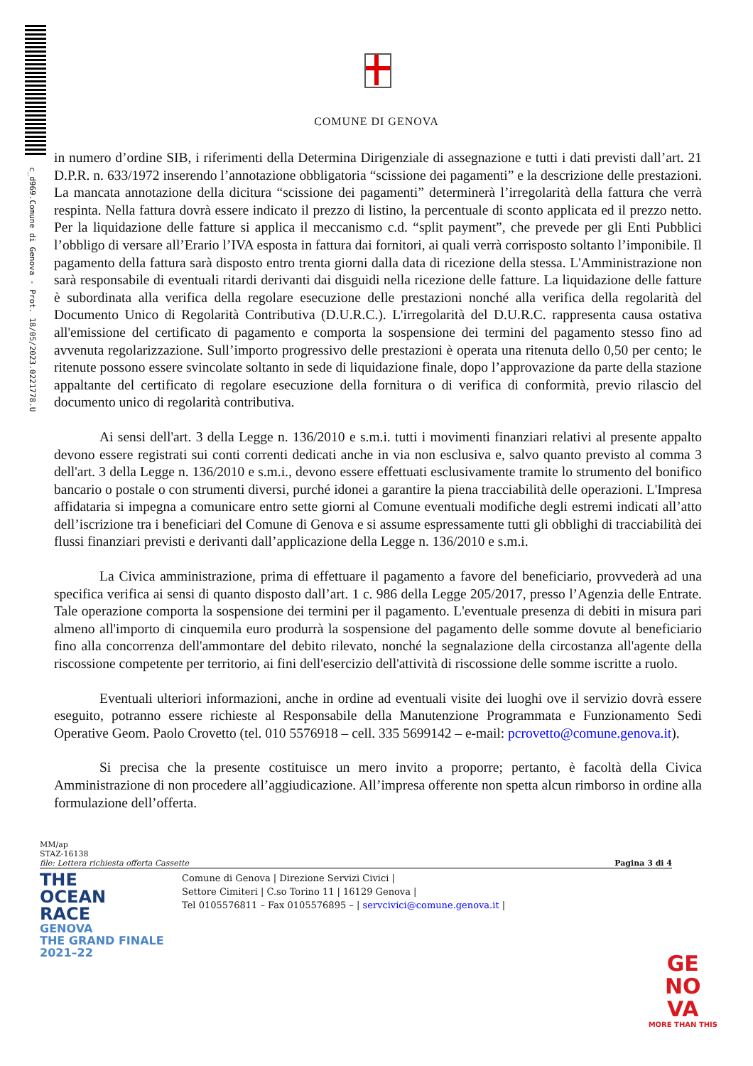c_d969.Comune di Genova - Prot. 18/05/2023.0221778.U
COMUNE DI GENOVA
in numero d’ordine SIB, i riferimenti della Determina Dirigenziale di assegnazione e tutti i dati previsti dall’art. 21 D.P.R. n. 633/1972 inserendo l’annotazione obbligatoria “scissione dei pagamenti” e la descrizione delle prestazioni. La mancata annotazione della dicitura “scissione dei pagamenti” determinerà l’irregolarità della fattura che verrà respinta. Nella fattura dovrà essere indicato il prezzo di listino, la percentuale di sconto applicata ed il prezzo netto. Per la liquidazione delle fatture si applica il meccanismo c.d. “split payment”, che prevede per gli Enti Pubblici l’obbligo di versare all’Erario l’IVA esposta in fattura dai fornitori, ai quali verrà corrisposto soltanto l’imponibile. Il pagamento della fattura sarà disposto entro trenta giorni dalla data di ricezione della stessa. L'Amministrazione non sarà responsabile di eventuali ritardi derivanti dai disguidi nella ricezione delle fatture. La liquidazione delle fatture è subordinata alla verifica della regolare esecuzione delle prestazioni nonché alla verifica della regolarità del Documento Unico di Regolarità Contributiva (D.U.R.C.). L'irregolarità del D.U.R.C. rappresenta causa ostativa all'emissione del certificato di pagamento e comporta la sospensione dei termini del pagamento stesso fino ad avvenuta regolarizzazione. Sull’importo progressivo delle prestazioni è operata una ritenuta dello 0,50 per cento; le ritenute possono essere svincolate soltanto in sede di liquidazione finale, dopo l’approvazione da parte della stazione appaltante del certificato di regolare esecuzione della fornitura o di verifica di conformità, previo rilascio del documento unico di regolarità contributiva.
Ai sensi dell'art. 3 della Legge n. 136/2010 e s.m.i. tutti i movimenti finanziari relativi al presente appalto devono essere registrati sui conti correnti dedicati anche in via non esclusiva e, salvo quanto previsto al comma 3 dell'art. 3 della Legge n. 136/2010 e s.m.i., devono essere effettuati esclusivamente tramite lo strumento del bonifico bancario o postale o con strumenti diversi, purché idonei a garantire la piena tracciabilità delle operazioni. L'Impresa affidataria si impegna a comunicare entro sette giorni al Comune eventuali modifiche degli estremi indicati all’atto dell’iscrizione tra i beneficiari del Comune di Genova e si assume espressamente tutti gli obblighi di tracciabilità dei flussi finanziari previsti e derivanti dall’applicazione della Legge n. 136/2010 e s.m.i.
La Civica amministrazione, prima di effettuare il pagamento a favore del beneficiario, provvederà ad una specifica verifica ai sensi di quanto disposto dall’art. 1 c. 986 della Legge 205/2017, presso l’Agenzia delle Entrate. Tale operazione comporta la sospensione dei termini per il pagamento. L'eventuale presenza di debiti in misura pari almeno all'importo di cinquemila euro produrrà la sospensione del pagamento delle somme dovute al beneficiario fino alla concorrenza dell'ammontare del debito rilevato, nonché la segnalazione della circostanza all'agente della riscossione competente per territorio, ai fini dell'esercizio dell'attività di riscossione delle somme iscritte a ruolo.
Eventuali ulteriori informazioni, anche in ordine ad eventuali visite dei luoghi ove il servizio dovrà essere eseguito, potranno essere richieste al Responsabile della Manutenzione Programmata e Funzionamento Sedi Operative Geom. Paolo Crovetto (tel. 010 5576918 – cell. 335 5699142 – e-mail: pcrovetto@comune.genova.it).
Si precisa che la presente costituisce un mero invito a proporre; pertanto, è facoltà della Civica Amministrazione di non procedere all’aggiudicazione. All’impresa offerente non spetta alcun rimborso in ordine alla formulazione dell’offerta.
MM/ap
STAZ-16138
file: Lettera richiesta offerta Cassette Pagina 3 di 4
THE
OCEAN
RACE
GENOVA
THE GRAND FINALE
2021–22
Comune di Genova | Direzione Servizi Civici |
Settore Cimiteri | C.so Torino 11 | 16129 Genova |
Tel 0105576811 – Fax 0105576895 – | servcivici@comune.genova.it |
GE
NO
VA
MORE THAN THIS